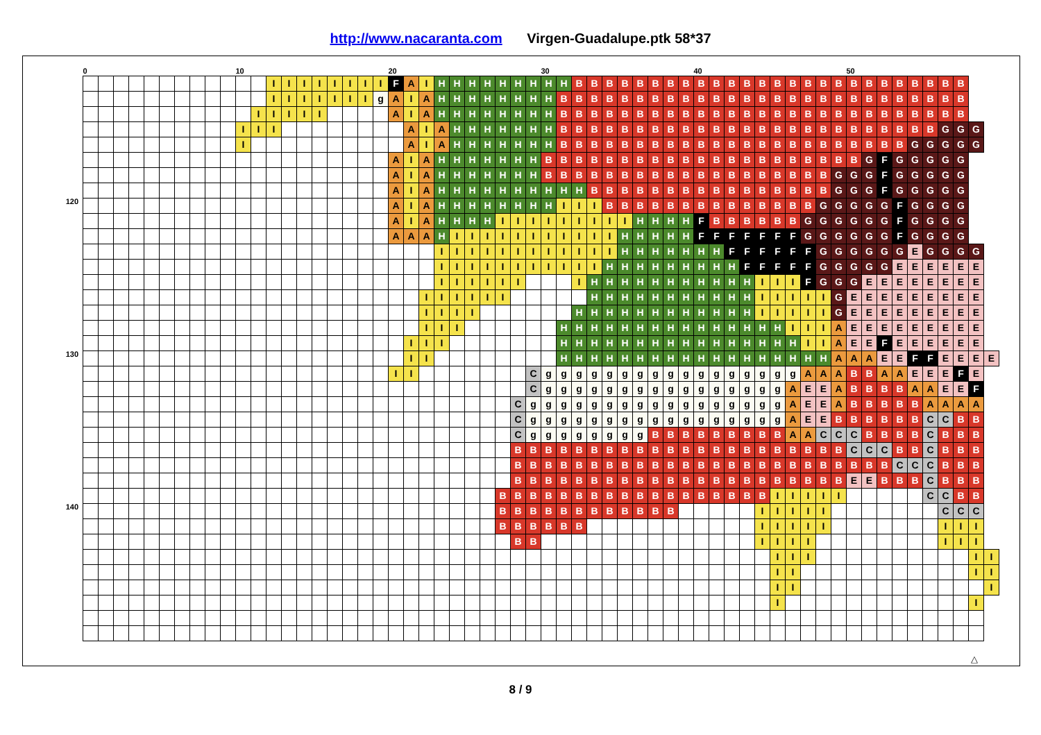http://www.nacaranta.com Virgen-Guadalupe.ptk 58*37
| | 0 | | | | | | | | | | 10 | | | | | | | | | | 20 | | | | | | | | | | 30 | | | | | | | | | | 40 | | | | | | | | | | 50 | | | | | | | | | |
| | | | | | | | | | | | | | I | I | I | I | I | I | I | I | F | A | I | H | H | H | H | H | H | H | H | H | B | B | B | B | B | B | B | B | B | B | B | B | B | B | B | B | B | B | B | B | B | B | B | B | B | B | | |
| | | | | | | | | | | | | | I | I | I | I | I | I | I | g | A | I | A | H | H | H | H | H | H | H | H | B | B | B | B | B | B | B | B | B | B | B | B | B | B | B | B | B | B | B | B | B | B | B | B | B | B | B | | |
| | | | | | | | | | | | | I | I | I | I | I | | | | | A | I | A | H | H | H | H | H | H | H | H | B | B | B | B | B | B | B | B | B | B | B | B | B | B | B | B | B | B | B | B | B | B | B | B | B | B | B | | |
| | | | | | | | | | | | I | I | I | | | | | | | | | A | I | A | H | H | H | H | H | H | H | B | B | B | B | B | B | B | B | B | B | B | B | B | B | B | B | B | B | B | B | B | B | B | B | B | G | G | G | |
| | | | | | | | | | | | I | | | | | | | | | | | A | I | A | H | H | H | H | H | H | H | B | B | B | B | B | B | B | B | B | B | B | B | B | B | B | B | B | B | B | B | B | B | B | G | G | G | G | G | |
| | | | | | | | | | | | | | | | | | | | | | A | I | A | H | H | H | H | H | H | H | B | B | B | B | B | B | B | B | B | B | B | B | B | B | B | B | B | B | B | B | B | G | F | G | G | G | G | G | | |
| | | | | | | | | | | | | | | | | | | | | | A | I | A | H | H | H | H | H | H | H | B | B | B | B | B | B | B | B | B | B | B | B | B | B | B | B | B | B | B | G | G | G | F | G | G | G | G | G | | |
| | | | | | | | | | | | | | | | | | | | | | A | I | A | H | H | H | H | H | H | H | H | H | H | B | B | B | B | B | B | B | B | B | B | B | B | B | B | B | B | G | G | G | F | G | G | G | G | G | | |
| 120 | | | | | | | | | | | | | | | | | | | | | A | I | A | H | H | H | H | H | H | H | H | I | I | I | B | B | B | B | B | B | B | B | B | B | B | B | B | B | G | G | G | G | G | F | G | G | G | G | | |
| | | | | | | | | | | | | | | | | | | | | | A | I | A | H | H | H | H | I | I | I | I | I | I | I | I | I | H | H | H | H | F | B | B | B | B | B | B | G | G | G | G | G | G | F | G | G | G | G | | |
| | | | | | | | | | | | | | | | | | | | | | A | A | A | H | I | I | I | I | I | I | I | I | I | I | I | H | H | H | H | H | F | F | F | F | F | F | F | G | G | G | G | G | G | F | G | G | G | G | | |
| | | | | | | | | | | | | | | | | | | | | | | | | I | I | I | I | I | I | I | I | I | I | I | I | H | H | H | H | H | H | H | F | F | F | F | F | F | G | G | G | G | G | G | E | G | G | G | G | |
| | | | | | | | | | | | | | | | | | | | | | | | | I | I | I | I | I | I | I | I | I | I | I | H | H | H | H | H | H | H | H | H | F | F | F | F | F | G | G | G | G | G | E | E | E | E | E | E | |
| | | | | | | | | | | | | | | | | | | | | | | | | I | I | I | I | I | I | | | | I | H | H | H | H | H | H | H | H | H | H | H | I | I | I | F | G | G | G | E | E | E | E | E | E | E | E | |
| | | | | | | | | | | | | | | | | | | | | | | | I | I | I | I | I | I | | | | | | H | H | H | H | H | H | H | H | H | H | H | I | I | I | I | I | G | E | E | E | E | E | E | E | E | E | |
| | | | | | | | | | | | | | | | | | | | | | | | I | I | I | I | | | | | | | H | H | H | H | H | H | H | H | H | H | H | H | I | I | I | I | I | G | E | E | E | E | E | E | E | E | E | |
| | | | | | | | | | | | | | | | | | | | | | | | I | I | I | | | | | | | H | H | H | H | H | H | H | H | H | H | H | H | H | H | H | I | I | I | A | E | E | E | E | E | E | E | E | E | |
| | | | | | | | | | | | | | | | | | | | | | | I | I | I | | | | | | | | H | H | H | H | H | H | H | H | H | H | H | H | H | H | H | H | I | I | A | E | E | F | E | E | E | E | E | E | |
| 130 | | | | | | | | | | | | | | | | | | | | | | I | I | | | | | | | | | H | H | H | H | H | H | H | H | H | H | H | H | H | H | H | H | H | H | A | A | A | E | E | F | F | E | E | E | E |
| | | | | | | | | | | | | | | | | | | | | | I | I | | | | | | | | C | g | g | g | g | g | g | g | g | g | g | g | g | g | g | g | g | g | A | A | A | B | B | A | A | E | E | E | F | E | |
| | | | | | | | | | | | | | | | | | | | | | | | | | | | | | | C | g | g | g | g | g | g | g | g | g | g | g | g | g | g | g | g | A | E | E | A | B | B | B | B | A | A | E | E | F | |
| | | | | | | | | | | | | | | | | | | | | | | | | | | | | | C | g | g | g | g | g | g | g | g | g | g | g | g | g | g | g | g | g | A | E | E | A | B | B | B | B | B | A | A | A | A | |
| | | | | | | | | | | | | | | | | | | | | | | | | | | | | | C | g | g | g | g | g | g | g | g | g | g | g | g | g | g | g | g | g | A | E | E | B | B | B | B | B | B | C | C | B | B | |
| | | | | | | | | | | | | | | | | | | | | | | | | | | | | | C | g | g | g | g | g | g | g | g | B | B | B | B | B | B | B | B | B | A | A | C | C | C | B | B | B | B | C | B | B | B | |
| | | | | | | | | | | | | | | | | | | | | | | | | | | | | | B | B | B | B | B | B | B | B | B | B | B | B | B | B | B | B | B | B | B | B | B | B | C | C | C | B | B | C | B | B | B | |
| | | | | | | | | | | | | | | | | | | | | | | | | | | | | | B | B | B | B | B | B | B | B | B | B | B | B | B | B | B | B | B | B | B | B | B | B | B | B | B | C | C | C | B | B | B | |
| | | | | | | | | | | | | | | | | | | | | | | | | | | | | | B | B | B | B | B | B | B | B | B | B | B | B | B | B | B | B | B | B | B | B | B | B | E | E | B | B | B | C | B | B | B | |
| | | | | | | | | | | | | | | | | | | | | | | | | | | | | B | B | B | B | B | B | B | B | B | B | B | B | B | B | B | B | B | B | I | I | I | I | I | | | | | | C | C | B | B | |
| 140 | | | | | | | | | | | | | | | | | | | | | | | | | | | | B | B | B | B | B | B | B | B | B | B | B | B | | | | | | I | I | I | I | I | | | | | | | | C | C | C | |
| | | | | | | | | | | | | | | | | | | | | | | | | | | | | B | B | B | B | B | B | | | | | | | | | | | | I | I | I | I | I | | | | | | | | I | I | I | |
| | | | | | | | | | | | | | | | | | | | | | | | | | | | | | B | B | | | | | | | | | | | | | | | I | I | I | I | | | | | | | | | I | I | I | |
| | | | | | | | | | | | | | | | | | | | | | | | | | | | | | | | | | | | | | | | | | | | | | | I | I | I | | | | | | | | | | | I | I |
| | | | | | | | | | | | | | | | | | | | | | | | | | | | | | | | | | | | | | | | | | | | | | | I | I | | | | | | | | | | | | I | I |
| | | | | | | | | | | | | | | | | | | | | | | | | | | | | | | | | | | | | | | | | | | | | | | I | I | | | | | | | | | | | | | I |
| | | | | | | | | | | | | | | | | | | | | | | | | | | | | | | | | | | | | | | | | | | | | | | I | | | | | | | | | | | | | I | |
△
8 / 9